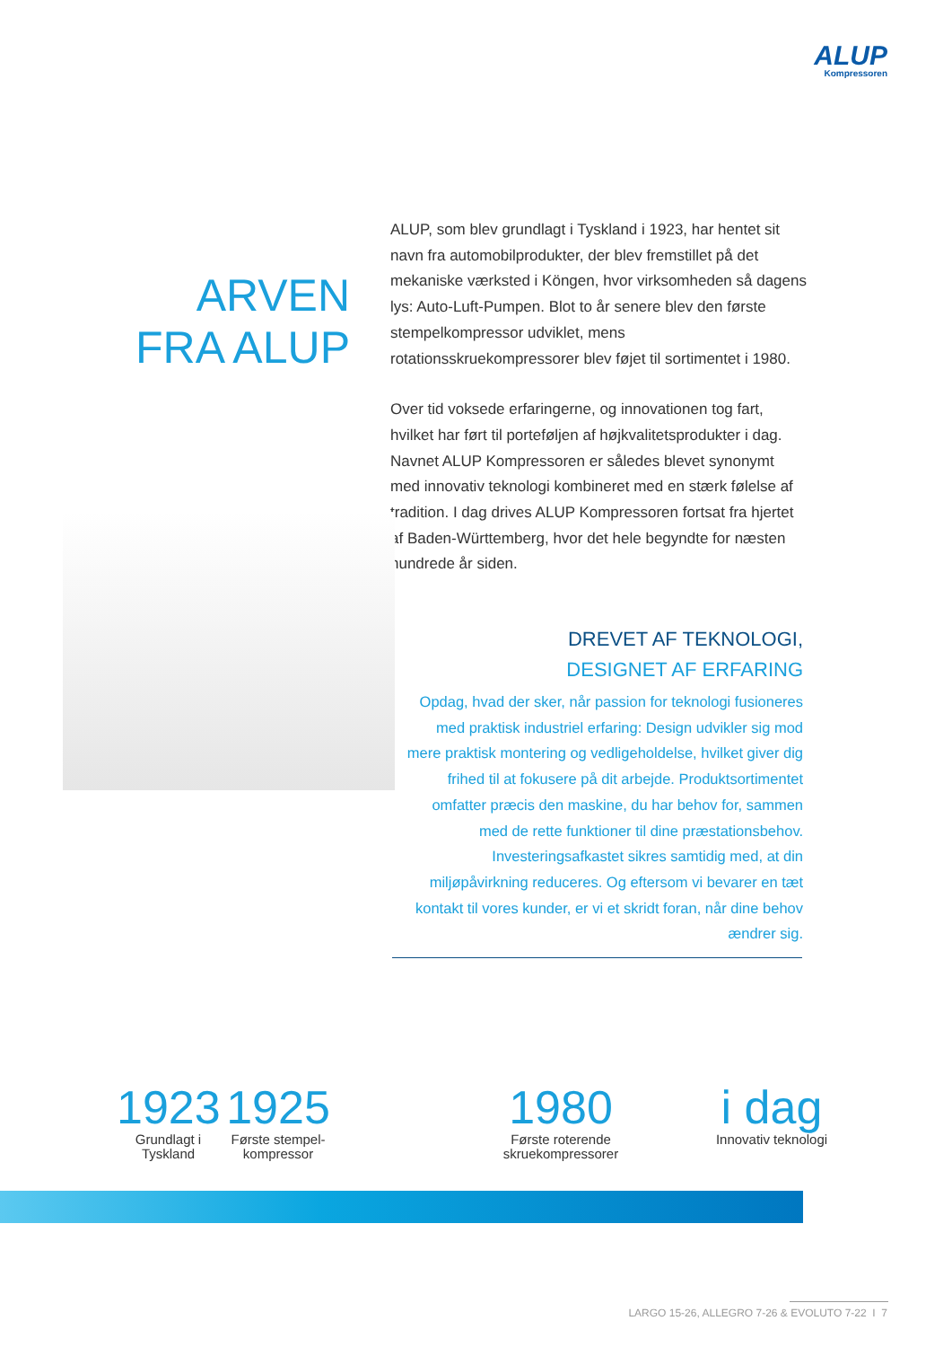ALUP
Kompressoren
ARVEN FRA ALUP
ALUP, som blev grundlagt i Tyskland i 1923, har hentet sit navn fra automobilprodukter, der blev fremstillet på det mekaniske værksted i Köngen, hvor virksomheden så dagens lys: Auto-Luft-Pumpen. Blot to år senere blev den første stempelkompressor udviklet, mens rotationsskruekompressorer blev føjet til sortimentet i 1980.
Over tid voksede erfaringerne, og innovationen tog fart, hvilket har ført til porteføljen af højkvalitetsprodukter i dag. Navnet ALUP Kompressoren er således blevet synonymt med innovativ teknologi kombineret med en stærk følelse af tradition. I dag drives ALUP Kompressoren fortsat fra hjertet af Baden-Württemberg, hvor det hele begyndte for næsten hundrede år siden.
DREVET AF TEKNOLOGI,
DESIGNET AF ERFARING
Opdag, hvad der sker, når passion for teknologi fusioneres med praktisk industriel erfaring: Design udvikler sig mod mere praktisk montering og vedligeholdelse, hvilket giver dig frihed til at fokusere på dit arbejde. Produktsortimentet omfatter præcis den maskine, du har behov for, sammen med de rette funktioner til dine præstationsbehov. Investeringsafkastet sikres samtidig med, at din miljøpåvirkning reduceres. Og eftersom vi bevarer en tæt kontakt til vores kunder, er vi et skridt foran, når dine behov ændrer sig.
1923
Grundlagt i
Tyskland
1925
Første stempel-
kompressor
1980
Første roterende
skruekompressorer
i dag
Innovativ teknologi
LARGO 15-26, ALLEGRO 7-26 & EVOLUTO 7-22 I 7